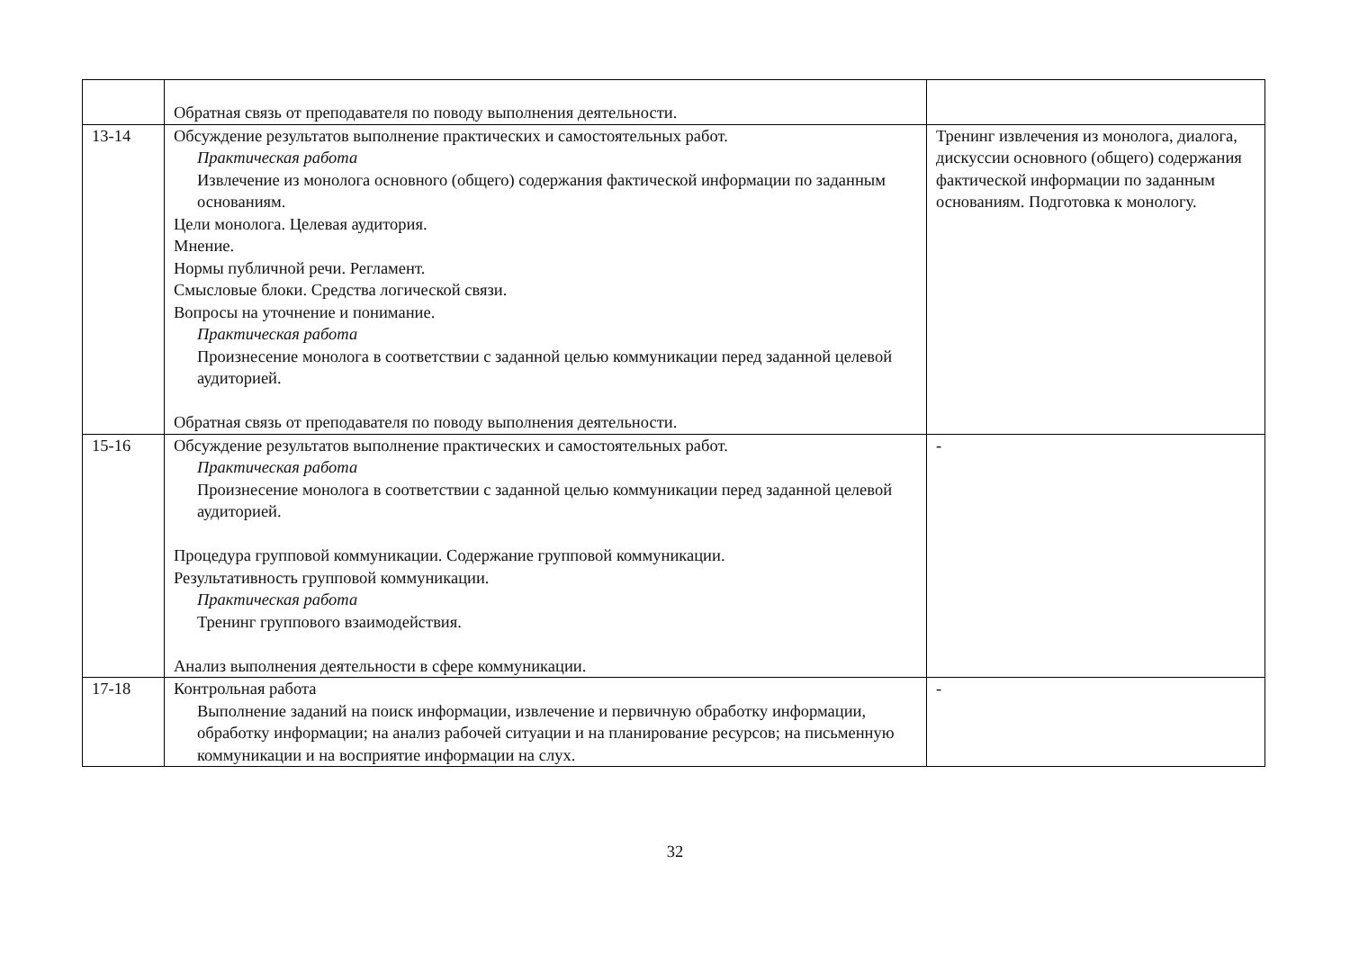| | Обратная связь от преподавателя по поводу выполнения деятельности. | |
| 13-14 | Обсуждение результатов выполнение практических и самостоятельных работ. Практическая работа Извлечение из монолога основного (общего) содержания фактической информации по заданным основаниям. Цели монолога. Целевая аудитория. Мнение. Нормы публичной речи. Регламент. Смысловые блоки. Средства логической связи. Вопросы на уточнение и понимание. Практическая работа Произнесение монолога в соответствии с заданной целью коммуникации перед заданной целевой аудиторией. Обратная связь от преподавателя по поводу выполнения деятельности. | Тренинг извлечения из монолога, диалога, дискуссии основного (общего) содержания фактической информации по заданным основаниям. Подготовка к монологу. |
| 15-16 | Обсуждение результатов выполнение практических и самостоятельных работ. Практическая работа Произнесение монолога в соответствии с заданной целью коммуникации перед заданной целевой аудиторией. Процедура групповой коммуникации. Содержание групповой коммуникации. Результативность групповой коммуникации. Практическая работа Тренинг группового взаимодействия. Анализ выполнения деятельности в сфере коммуникации. | - |
| 17-18 | Контрольная работа Выполнение заданий на поиск информации, извлечение и первичную обработку информации, обработку информации; на анализ рабочей ситуации и на планирование ресурсов; на письменную коммуникации и на восприятие информации на слух. | - |
32